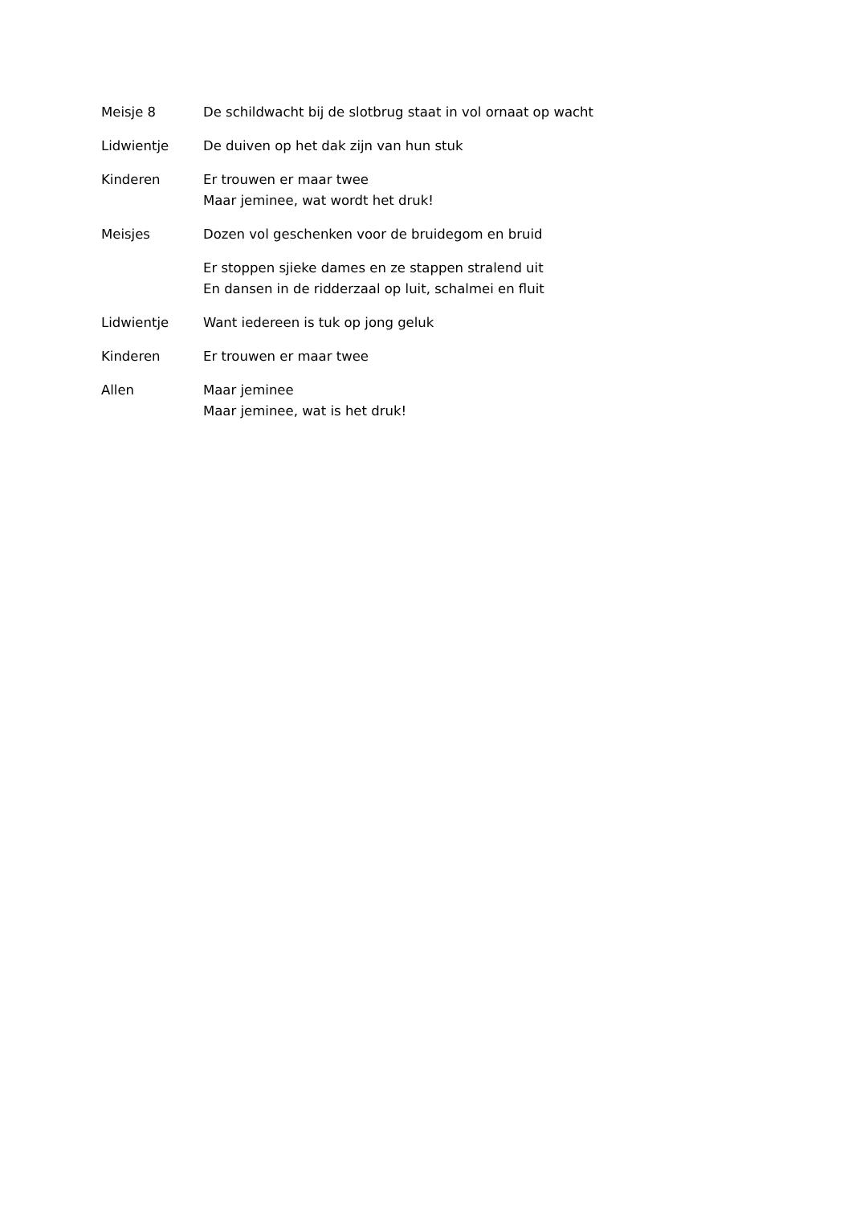Meisje 8 De schildwacht bij de slotbrug staat in vol ornaat op wacht
Lidwientje De duiven op het dak zijn van hun stuk
Kinderen Er trouwen er maar twee
Maar jeminee, wat wordt het druk!
Meisjes Dozen vol geschenken voor de bruidegom en bruid
Er stoppen sjieke dames en ze stappen stralend uit
En dansen in de ridderzaal op luit, schalmei en fluit
Lidwientje Want iedereen is tuk op jong geluk
Kinderen Er trouwen er maar twee
Allen Maar jeminee
Maar jeminee, wat is het druk!